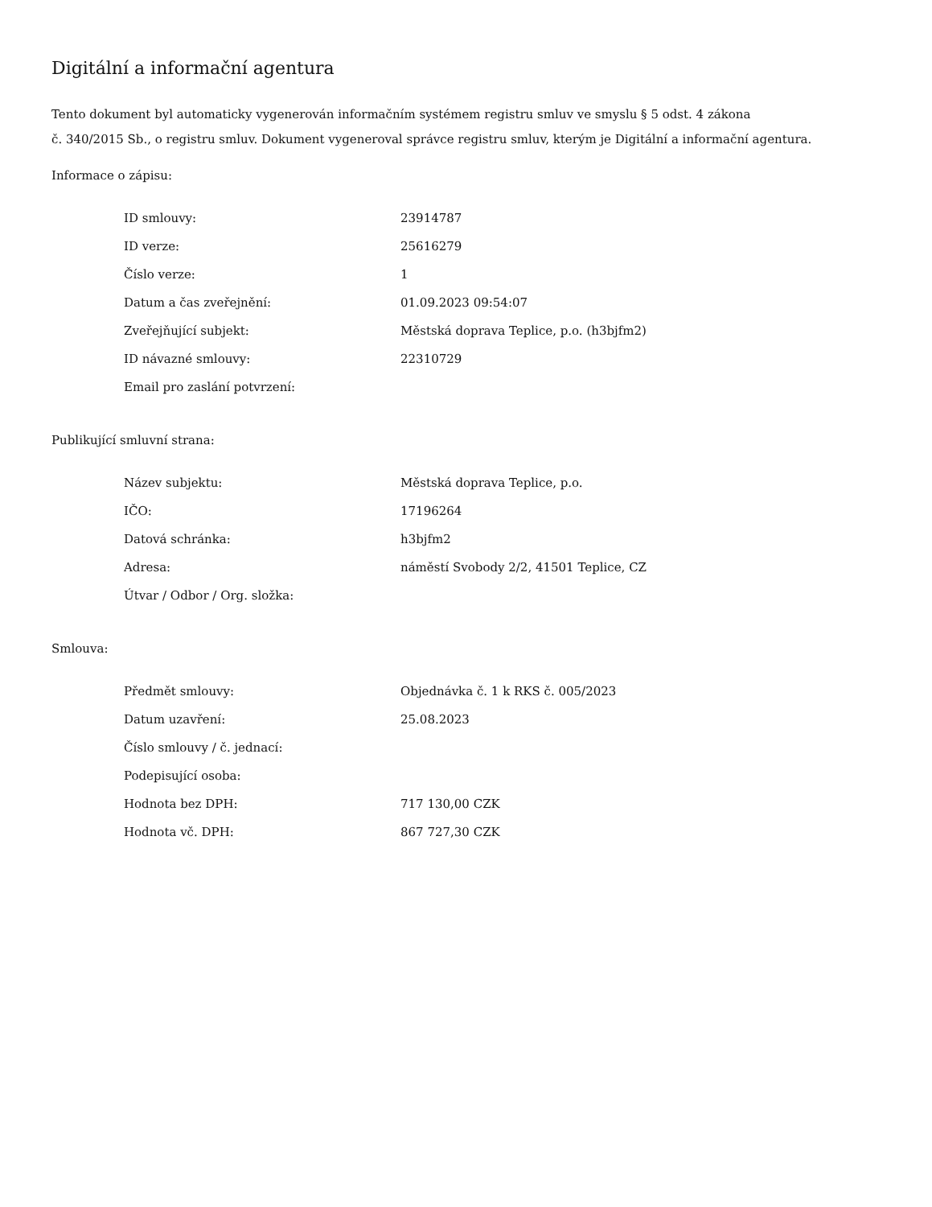Digitální a informační agentura
Tento dokument byl automaticky vygenerován informačním systémem registru smluv ve smyslu § 5 odst. 4 zákona
č. 340/2015 Sb., o registru smluv. Dokument vygeneroval správce registru smluv, kterým je Digitální a informační agentura.
Informace o zápisu:
| ID smlouvy: | 23914787 |
| ID verze: | 25616279 |
| Číslo verze: | 1 |
| Datum a čas zveřejnění: | 01.09.2023 09:54:07 |
| Zveřejňující subjekt: | Městská doprava Teplice, p.o. (h3bjfm2) |
| ID návazné smlouvy: | 22310729 |
| Email pro zaslání potvrzení: | |
Publikující smluvní strana:
| Název subjektu: | Městská doprava Teplice, p.o. |
| IČO: | 17196264 |
| Datová schránka: | h3bjfm2 |
| Adresa: | náměstí Svobody 2/2, 41501 Teplice, CZ |
| Útvar / Odbor / Org. složka: | |
Smlouva:
| Předmět smlouvy: | Objednávka č. 1 k RKS č. 005/2023 |
| Datum uzavření: | 25.08.2023 |
| Číslo smlouvy / č. jednací: | |
| Podepisující osoba: | |
| Hodnota bez DPH: | 717 130,00 CZK |
| Hodnota vč. DPH: | 867 727,30 CZK |